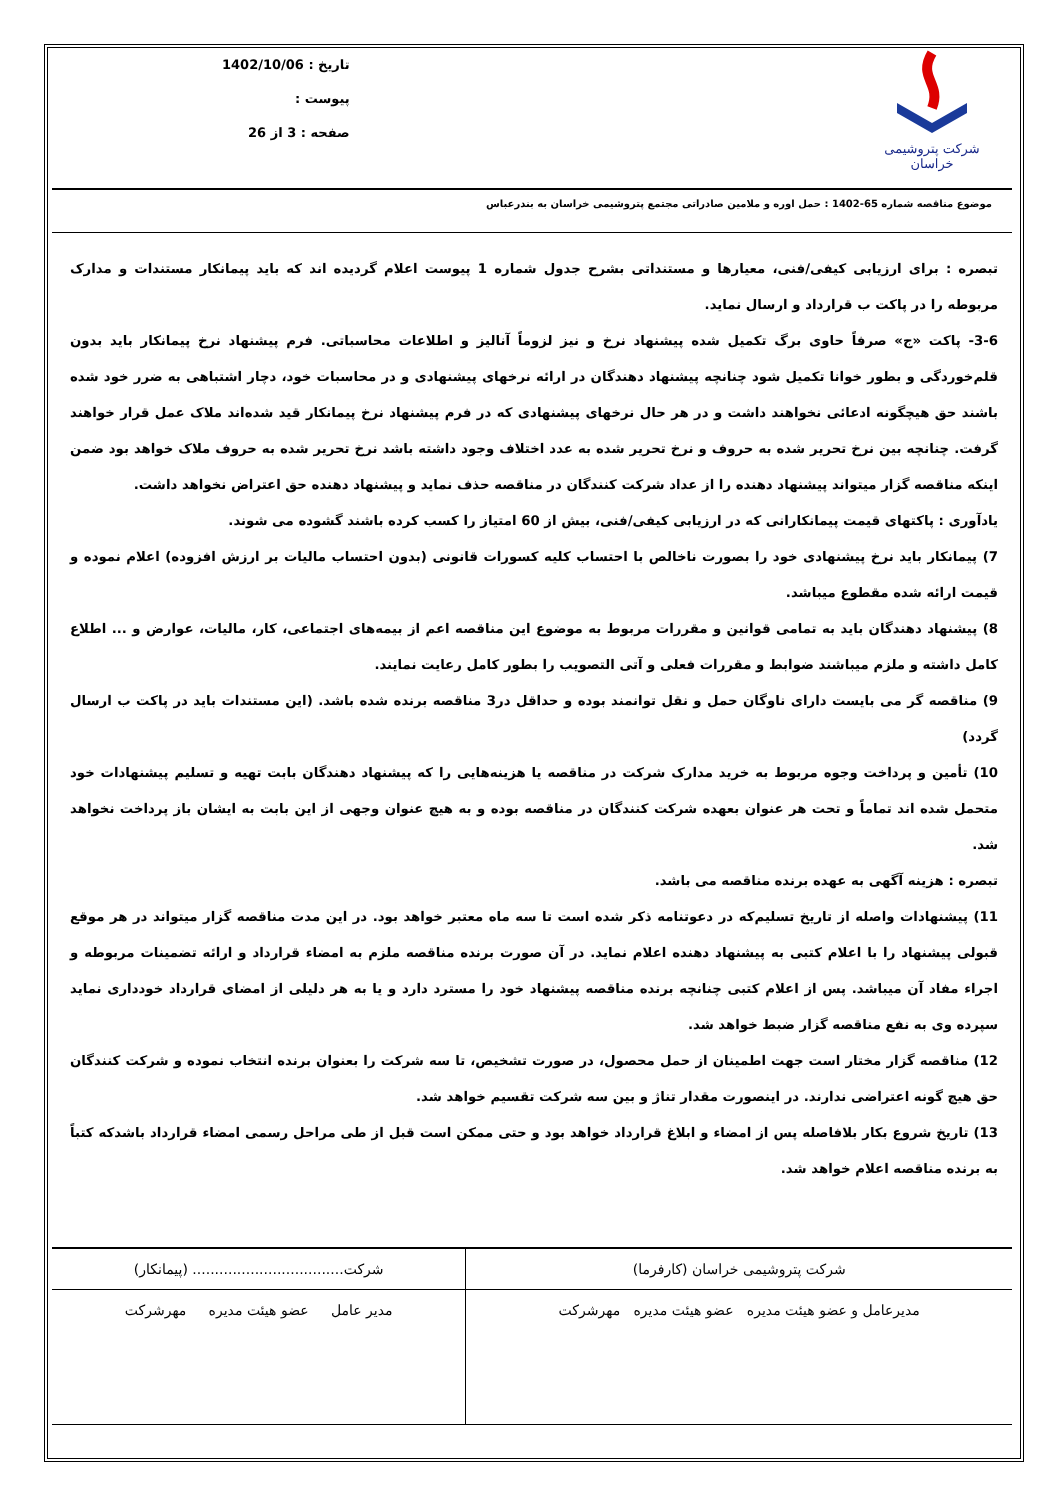شرکت پتروشیمی خراسان
تاریخ : 1402/10/06
پیوست :
صفحه : 3 از 26
موضوع مناقصه شماره 65-1402 : حمل اوره و ملامین صادراتی مجتمع پتروشیمی خراسان به بندرعباس
تبصره : برای ارزیابی کیفی/فنی، معیارها و مستنداتی بشرح جدول شماره 1 پیوست اعلام گردیده اند که باید پیمانکار مستندات و مدارک مربوطه را در پاکت ب قرارداد و ارسال نماید.
3-6- پاکت «ج» صرفاً حاوی برگ تکمیل شده پیشنهاد نرخ و نیز لزوماً آنالیز و اطلاعات محاسباتی. فرم پیشنهاد نرخ پیمانکار باید بدون قلم‌خوردگی و بطور خوانا تکمیل شود چنانچه پیشنهاد دهندگان در ارائه نرخهای پیشنهادی و در محاسبات خود، دچار اشتباهی به ضرر خود شده باشند حق هیچگونه ادعائی نخواهند داشت و در هر حال نرخهای پیشنهادی که در فرم پیشنهاد نرخ پیمانکار قید شده‌اند ملاک عمل قرار خواهند گرفت. چنانچه بین نرخ تحریر شده به حروف و نرخ تحریر شده به عدد اختلاف وجود داشته باشد نرخ تحریر شده به حروف ملاک خواهد بود ضمن اینکه مناقصه گزار میتواند پیشنهاد دهنده را از عداد شرکت کنندگان در مناقصه حذف نماید و پیشنهاد دهنده حق اعتراض نخواهد داشت.
یادآوری : پاکتهای قیمت پیمانکارانی که در ارزیابی کیفی/فنی، بیش از 60 امتیاز را کسب کرده باشند گشوده می شوند.
7) پیمانکار باید نرخ پیشنهادی خود را بصورت ناخالص با احتساب کلیه کسورات قانونی (بدون احتساب مالیات بر ارزش افزوده) اعلام نموده و قیمت ارائه شده مقطوع میباشد.
8) پیشنهاد دهندگان باید به تمامی قوانین و مقررات مربوط به موضوع این مناقصه اعم از بیمه‌های اجتماعی، کار، مالیات، عوارض و ... اطلاع کامل داشته و ملزم میباشند ضوابط و مقررات فعلی و آتی التصویب را بطور کامل رعایت نمایند.
9) مناقصه گر می بایست دارای ناوگان حمل و نقل توانمند بوده و حداقل در3 مناقصه برنده شده باشد. (این مستندات باید در پاکت ب ارسال گردد)
10) تأمین و پرداخت وجوه مربوط به خرید مدارک شرکت در مناقصه یا هزینه‌هایی را که پیشنهاد دهندگان بابت تهیه و تسلیم پیشنهادات خود متحمل شده اند تماماً و تحت هر عنوان بعهده شرکت کنندگان در مناقصه بوده و به هیچ عنوان وجهی از این بابت به ایشان باز پرداخت نخواهد شد.
تبصره : هزینه آگهی به عهده برنده مناقصه می باشد.
11) پیشنهادات واصله از تاریخ تسلیم‌که در دعوتنامه ذکر شده است تا سه ماه معتبر خواهد بود. در این مدت مناقصه گزار میتواند در هر موقع قبولی پیشنهاد را با اعلام کتبی به پیشنهاد دهنده اعلام نماید. در آن صورت برنده مناقصه ملزم به امضاء قرارداد و ارائه تضمینات مربوطه و اجراء مفاد آن میباشد. پس از اعلام کتبی چنانچه برنده مناقصه پیشنهاد خود را مسترد دارد و یا به هر دلیلی از امضای قرارداد خودداری نماید سپرده وی به نفع مناقصه گزار ضبط خواهد شد.
12) مناقصه گزار مختار است جهت اطمینان از حمل محصول، در صورت تشخیص، تا سه شرکت را بعنوان برنده انتخاب نموده و شرکت کنندگان حق هیچ گونه اعتراضی ندارند. در اینصورت مقدار تناژ و بین سه شرکت تقسیم خواهد شد.
13) تاریخ شروع بکار بلافاصله پس از امضاء و ابلاغ قرارداد خواهد بود و حتی ممکن است قبل از طی مراحل رسمی امضاء قرارداد باشدکه کتباً به برنده مناقصه اعلام خواهد شد.
| شرکت پتروشیمی خراسان (کارفرما) | شرکت.................................. (پیمانکار) |
| مدیرعامل و عضو هیئت مدیره عضو هیئت مدیره مهرشرکت | مدیر عامل عضو هیئت مدیره مهرشرکت |